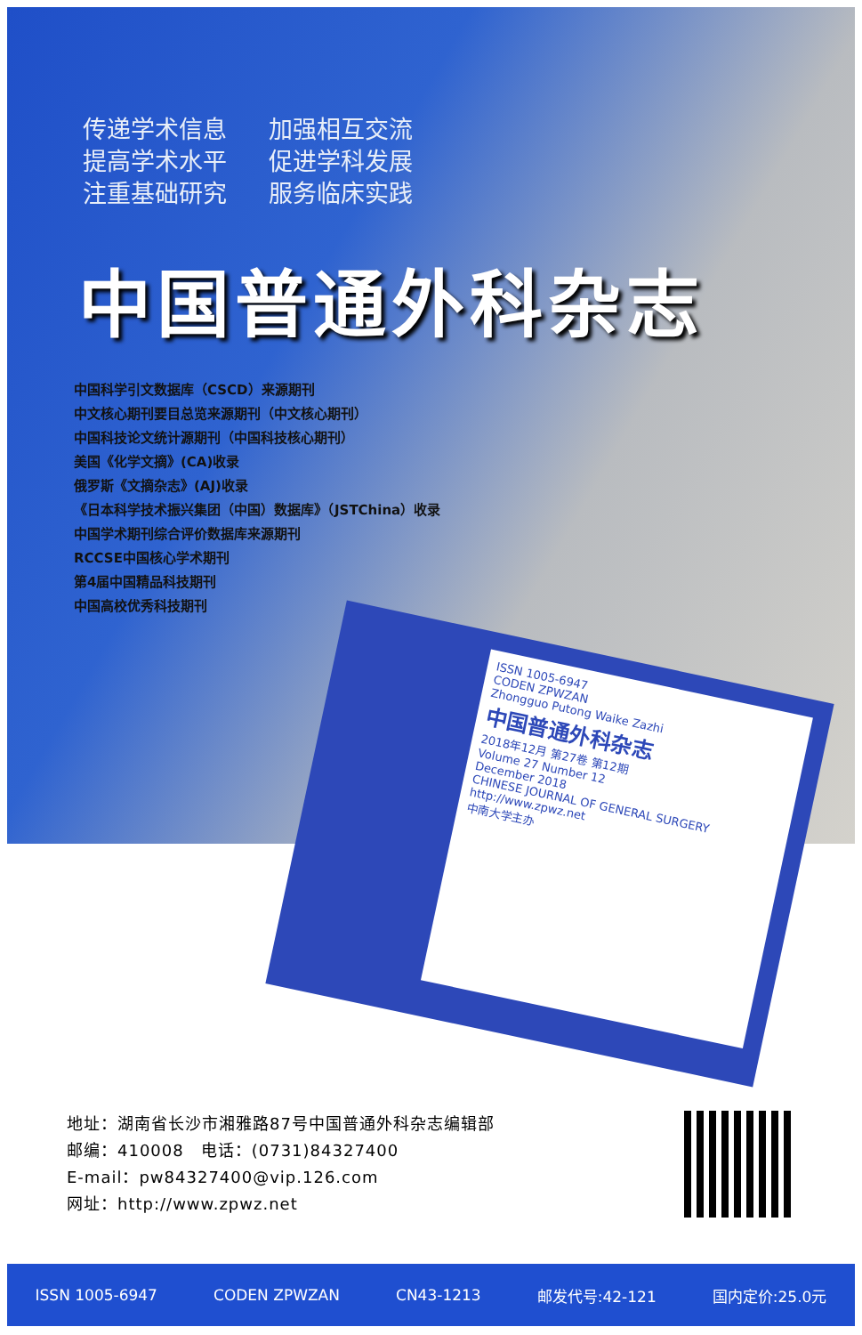传递学术信息 加强相互交流
提高学术水平 促进学科发展
注重基础研究 服务临床实践
中国普通外科杂志
中国科学引文数据库（CSCD）来源期刊
中文核心期刊要目总览来源期刊（中文核心期刊）
中国科技论文统计源期刊（中国科技核心期刊）
美国《化学文摘》(CA)收录
俄罗斯《文摘杂志》(AJ)收录
《日本科学技术振兴集团（中国）数据库》（JSTChina）收录
中国学术期刊综合评价数据库来源期刊
RCCSE中国核心学术期刊
第4届中国精品科技期刊
中国高校优秀科技期刊
ISSN 1005-6947
CODEN ZPWZAN
Zhongguo Putong Waike Zazhi
中国普通外科杂志
2018年12月 第27卷 第12期
Volume 27 Number 12
December 2018
CHINESE JOURNAL OF GENERAL SURGERY
http://www.zpwz.net
中南大学主办
地址：湖南省长沙市湘雅路87号中国普通外科杂志编辑部
邮编：410008　电话：(0731)84327400
E-mail：pw84327400@vip.126.com
网址：http://www.zpwz.net
ISSN 1005-6947 CODEN ZPWZAN CN43-1213 邮发代号:42-121 国内定价:25.0元